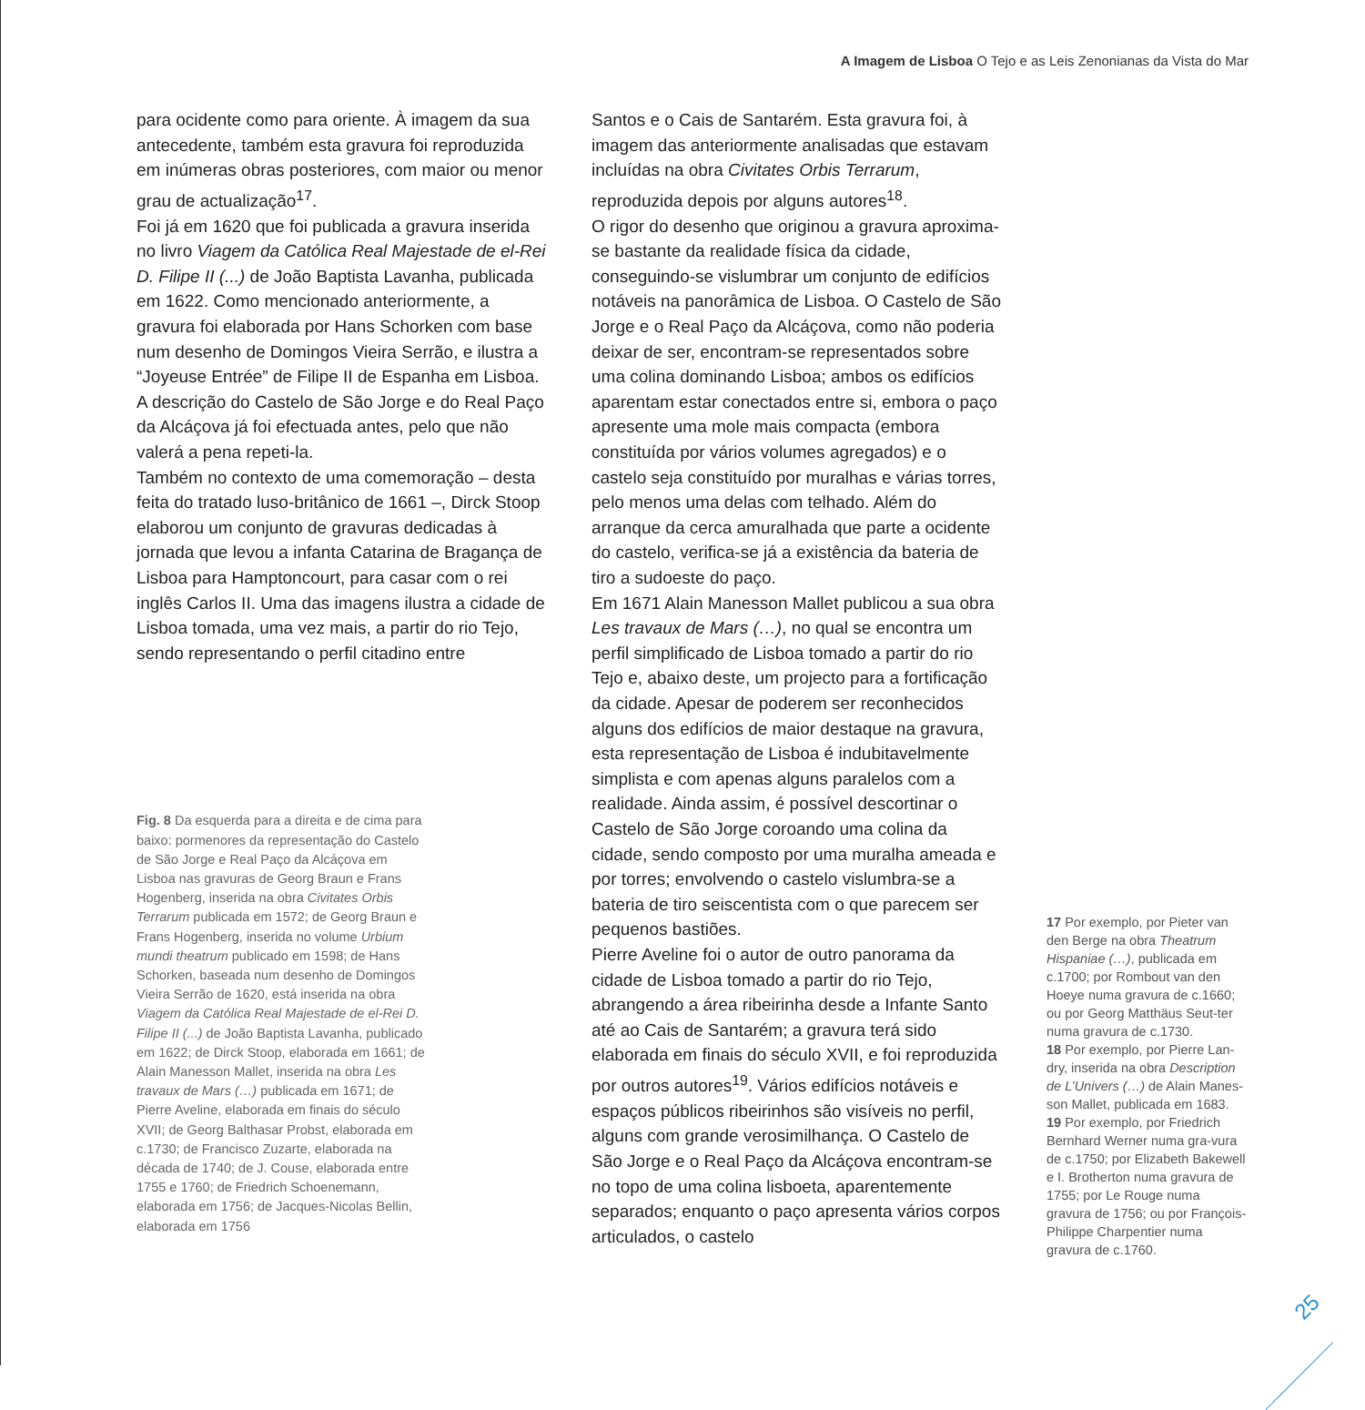A Imagem de Lisboa O Tejo e as Leis Zenonianas da Vista do Mar
para ocidente como para oriente. À imagem da sua antecedente, também esta gravura foi reproduzida em inúmeras obras posteriores, com maior ou menor grau de actualização<sup>17</sup>.
Foi já em 1620 que foi publicada a gravura inserida no livro Viagem da Católica Real Majestade de el-Rei D. Filipe II (...) de João Baptista Lavanha, publicada em 1622. Como mencionado anteriormente, a gravura foi elaborada por Hans Schorken com base num desenho de Domingos Vieira Serrão, e ilustra a “Joyeuse Entrée” de Filipe II de Espanha em Lisboa. A descrição do Castelo de São Jorge e do Real Paço da Alcáçova já foi efectuada antes, pelo que não valerá a pena repeti-la.
Também no contexto de uma comemoração – desta feita do tratado luso-britânico de 1661 –, Dirck Stoop elaborou um conjunto de gravuras dedicadas à jornada que levou a infanta Catarina de Bragança de Lisboa para Hamptoncourt, para casar com o rei inglês Carlos II. Uma das imagens ilustra a cidade de Lisboa tomada, uma vez mais, a partir do rio Tejo, sendo representando o perfil citadino entre
Fig. 8 Da esquerda para a direita e de cima para baixo: pormenores da representação do Castelo de São Jorge e Real Paço da Alcáçova em Lisboa nas gravuras de Georg Braun e Frans Hogenberg, inserida na obra Civitates Orbis Terrarum publicada em 1572; de Georg Braun e Frans Hogenberg, inserida no volume Urbium mundi theatrum publicado em 1598; de Hans Schorken, baseada num desenho de Domingos Vieira Serrão de 1620, está inserida na obra Viagem da Católica Real Majestade de el-Rei D. Filipe II (...) de João Baptista Lavanha, publicado em 1622; de Dirck Stoop, elaborada em 1661; de Alain Manesson Mallet, inserida na obra Les travaux de Mars (…) publicada em 1671; de Pierre Aveline, elaborada em finais do século XVII; de Georg Balthasar Probst, elaborada em c.1730; de Francisco Zuzarte, elaborada na década de 1740; de J. Couse, elaborada entre 1755 e 1760; de Friedrich Schoenemann, elaborada em 1756; de Jacques-Nicolas Bellin, elaborada em 1756
Santos e o Cais de Santarém. Esta gravura foi, à imagem das anteriormente analisadas que estavam incluídas na obra Civitates Orbis Terrarum, reproduzida depois por alguns autores<sup>18</sup>.
O rigor do desenho que originou a gravura aproxima-se bastante da realidade física da cidade, conseguindo-se vislumbrar um conjunto de edifícios notáveis na panorâmica de Lisboa. O Castelo de São Jorge e o Real Paço da Alcáçova, como não poderia deixar de ser, encontram-se representados sobre uma colina dominando Lisboa; ambos os edifícios aparentam estar conectados entre si, embora o paço apresente uma mole mais compacta (embora constituída por vários volumes agregados) e o castelo seja constituído por muralhas e várias torres, pelo menos uma delas com telhado. Além do arranque da cerca amuralhada que parte a ocidente do castelo, verifica-se já a existência da bateria de tiro a sudoeste do paço.
Em 1671 Alain Manesson Mallet publicou a sua obra Les travaux de Mars (…), no qual se encontra um perfil simplificado de Lisboa tomado a partir do rio Tejo e, abaixo deste, um projecto para a fortificação da cidade. Apesar de poderem ser reconhecidos alguns dos edifícios de maior destaque na gravura, esta representação de Lisboa é indubitavelmente simplista e com apenas alguns paralelos com a realidade. Ainda assim, é possível descortinar o Castelo de São Jorge coroando uma colina da cidade, sendo composto por uma muralha ameada e por torres; envolvendo o castelo vislumbra-se a bateria de tiro seiscentista com o que parecem ser pequenos bastiões.
Pierre Aveline foi o autor de outro panorama da cidade de Lisboa tomado a partir do rio Tejo, abrangendo a área ribeirinha desde a Infante Santo até ao Cais de Santarém; a gravura terá sido elaborada em finais do século XVII, e foi reproduzida por outros autores<sup>19</sup>. Vários edifícios notáveis e espaços públicos ribeirinhos são visíveis no perfil, alguns com grande verosimilhança. O Castelo de São Jorge e o Real Paço da Alcáçova encontram-se no topo de uma colina lisboeta, aparentemente separados; enquanto o paço apresenta vários corpos articulados, o castelo
17 Por exemplo, por Pieter van den Berge na obra Theatrum Hispaniae (…), publicada em c.1700; por Rombout van den Hoeye numa gravura de c.1660; ou por Georg Matthäus Seut-ter numa gravura de c.1730.
18 Por exemplo, por Pierre Lan-dry, inserida na obra Description de L’Univers (…) de Alain Manes-son Mallet, publicada em 1683.
19 Por exemplo, por Friedrich Bernhard Werner numa gra-vura de c.1750; por Elizabeth Bakewell e I. Brotherton numa gravura de 1755; por Le Rouge numa gravura de 1756; ou por François-Philippe Charpentier numa gravura de c.1760.
25